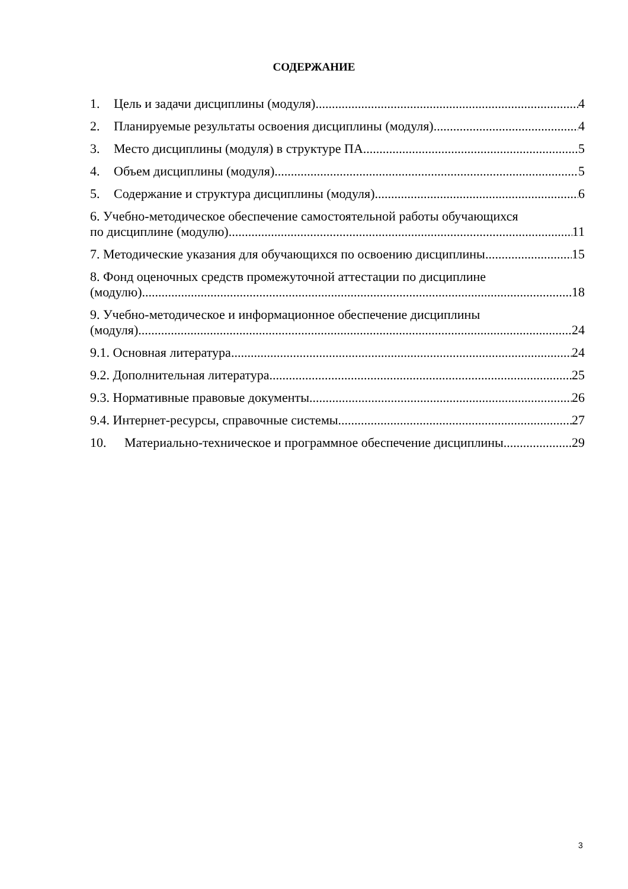СОДЕРЖАНИЕ
1. Цель и задачи дисциплины (модуля) 4
2. Планируемые результаты освоения дисциплины (модуля) 4
3. Место дисциплины (модуля) в структуре ПА 5
4. Объем дисциплины (модуля) 5
5. Содержание и структура дисциплины (модуля) 6
6. Учебно-методическое обеспечение самостоятельной работы обучающихся
по дисциплине (модулю) 11
7. Методические указания для обучающихся по освоению дисциплины 15
8. Фонд оценочных средств промежуточной аттестации по дисциплине
(модулю) 18
9. Учебно-методическое и информационное обеспечение дисциплины
(модуля) 24
9.1. Основная литература 24
9.2. Дополнительная литература 25
9.3. Нормативные правовые документы 26
9.4. Интернет-ресурсы, справочные системы 27
10. Материально-техническое и программное обеспечение дисциплины 29
3